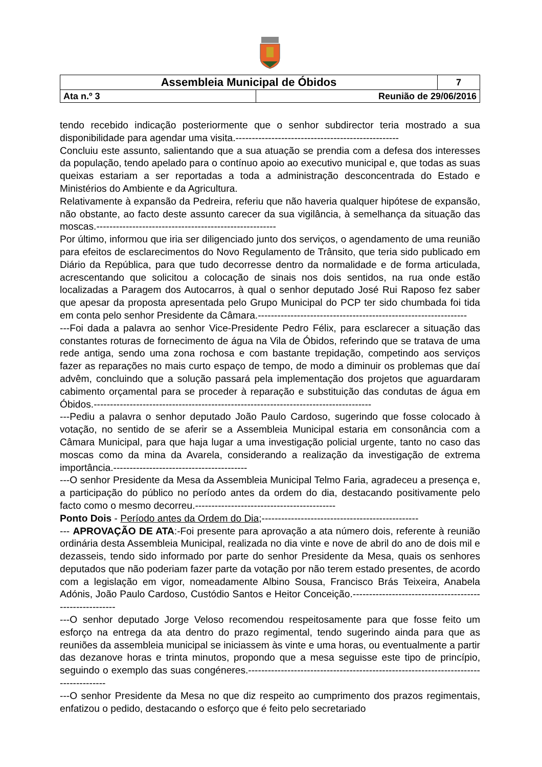| Assembleia Municipal de Óbidos | | 7 |
| Ata n.º 3 | Reunião de 29/06/2016 | |
tendo recebido indicação posteriormente que o senhor subdirector teria mostrado a sua disponibilidade para agendar uma visita.--------------------------------------------------
Concluiu este assunto, salientando que a sua atuação se prendia com a defesa dos interesses da população, tendo apelado para o contínuo apoio ao executivo municipal e, que todas as suas queixas estariam a ser reportadas a toda a administração desconcentrada do Estado e Ministérios do Ambiente e da Agricultura.
Relativamente à expansão da Pedreira, referiu que não haveria qualquer hipótese de expansão, não obstante, ao facto deste assunto carecer da sua vigilância, à semelhança da situação das moscas.-------------------------------------------------------
Por último, informou que iria ser diligenciado junto dos serviços, o agendamento de uma reunião para efeitos de esclarecimentos do Novo Regulamento de Trânsito, que teria sido publicado em Diário da República, para que tudo decorresse dentro da normalidade e de forma articulada, acrescentando que solicitou a colocação de sinais nos dois sentidos, na rua onde estão localizadas a Paragem dos Autocarros, à qual o senhor deputado José Rui Raposo fez saber que apesar da proposta apresentada pelo Grupo Municipal do PCP ter sido chumbada foi tida em conta pelo senhor Presidente da Câmara.----------------------------------------------------------------
---Foi dada a palavra ao senhor Vice-Presidente Pedro Félix, para esclarecer a situação das constantes roturas de fornecimento de água na Vila de Óbidos, referindo que se tratava de uma rede antiga, sendo uma zona rochosa e com bastante trepidação, competindo aos serviços fazer as reparações no mais curto espaço de tempo, de modo a diminuir os problemas que daí advêm, concluindo que a solução passará pela implementação dos projetos que aguardaram cabimento orçamental para se proceder à reparação e substituição das condutas de água em Óbidos.-------------------------------------------------------------------------------------
---Pediu a palavra o senhor deputado João Paulo Cardoso, sugerindo que fosse colocado à votação, no sentido de se aferir se a Assembleia Municipal estaria em consonância com a Câmara Municipal, para que haja lugar a uma investigação policial urgente, tanto no caso das moscas como da mina da Avarela, considerando a realização da investigação de extrema importância.-----------------------------------------
---O senhor Presidente da Mesa da Assembleia Municipal Telmo Faria, agradeceu a presença e, a participação do público no período antes da ordem do dia, destacando positivamente pelo facto como o mesmo decorreu.-------------------------------------------
Ponto Dois - Período antes da Ordem do Dia;------------------------------------------------
--- APROVAÇÃO DE ATA:-Foi presente para aprovação a ata número dois, referente à reunião ordinária desta Assembleia Municipal, realizada no dia vinte e nove de abril do ano de dois mil e dezasseis, tendo sido informado por parte do senhor Presidente da Mesa, quais os senhores deputados que não poderiam fazer parte da votação por não terem estado presentes, de acordo com a legislação em vigor, nomeadamente Albino Sousa, Francisco Brás Teixeira, Anabela Adónis, João Paulo Cardoso, Custódio Santos e Heitor Conceição.--------------------------------------------------------
---O senhor deputado Jorge Veloso recomendou respeitosamente para que fosse feito um esforço na entrega da ata dentro do prazo regimental, tendo sugerindo ainda para que as reuniões da assembleia municipal se iniciassem às vinte e uma horas, ou eventualmente a partir das dezanove horas e trinta minutos, propondo que a mesa seguisse este tipo de princípio, seguindo o exemplo das suas congéneres.-------------------------------------------------------------------------------------
---O senhor Presidente da Mesa no que diz respeito ao cumprimento dos prazos regimentais, enfatizou o pedido, destacando o esforço que é feito pelo secretariado